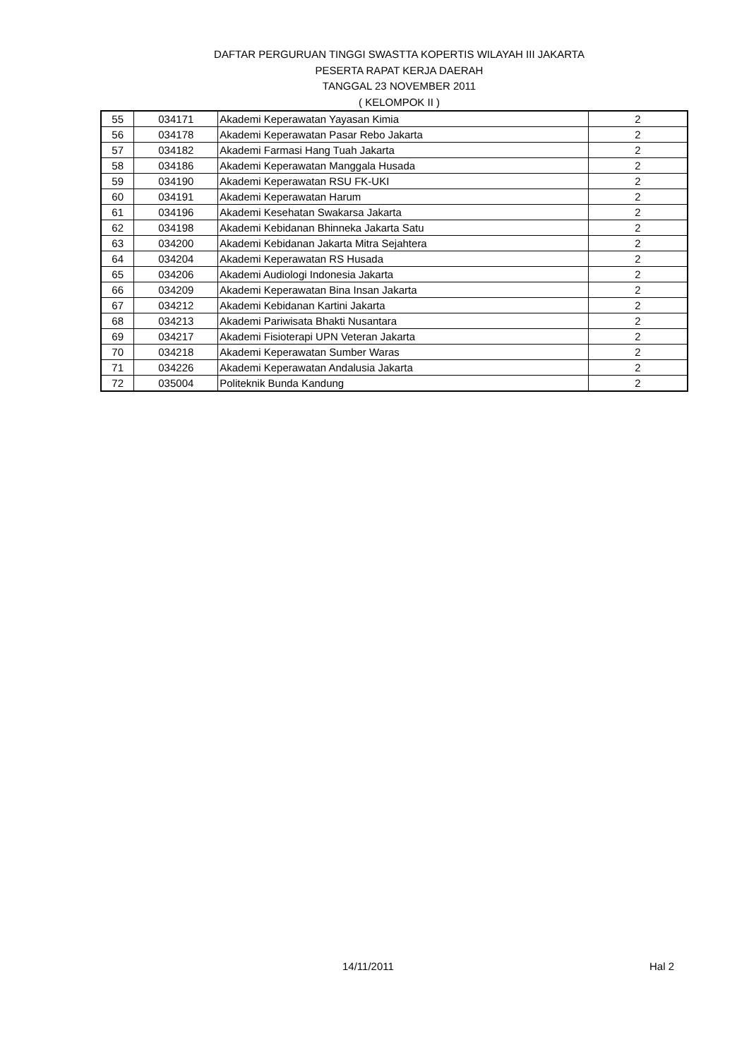DAFTAR PERGURUAN TINGGI SWASTTA KOPERTIS WILAYAH III JAKARTA
PESERTA RAPAT KERJA DAERAH
TANGGAL 23 NOVEMBER 2011
( KELOMPOK II )
| 55 | 034171 | Akademi Keperawatan Yayasan Kimia | 2 |
| 56 | 034178 | Akademi Keperawatan Pasar Rebo Jakarta | 2 |
| 57 | 034182 | Akademi Farmasi Hang Tuah Jakarta | 2 |
| 58 | 034186 | Akademi Keperawatan Manggala Husada | 2 |
| 59 | 034190 | Akademi Keperawatan RSU FK-UKI | 2 |
| 60 | 034191 | Akademi Keperawatan Harum | 2 |
| 61 | 034196 | Akademi Kesehatan Swakarsa Jakarta | 2 |
| 62 | 034198 | Akademi Kebidanan Bhinneka Jakarta Satu | 2 |
| 63 | 034200 | Akademi Kebidanan Jakarta Mitra Sejahtera | 2 |
| 64 | 034204 | Akademi Keperawatan RS Husada | 2 |
| 65 | 034206 | Akademi Audiologi Indonesia Jakarta | 2 |
| 66 | 034209 | Akademi Keperawatan Bina Insan Jakarta | 2 |
| 67 | 034212 | Akademi Kebidanan Kartini Jakarta | 2 |
| 68 | 034213 | Akademi Pariwisata Bhakti Nusantara | 2 |
| 69 | 034217 | Akademi Fisioterapi UPN Veteran Jakarta | 2 |
| 70 | 034218 | Akademi Keperawatan Sumber Waras | 2 |
| 71 | 034226 | Akademi Keperawatan Andalusia Jakarta | 2 |
| 72 | 035004 | Politeknik Bunda Kandung | 2 |
14/11/2011 Hal 2